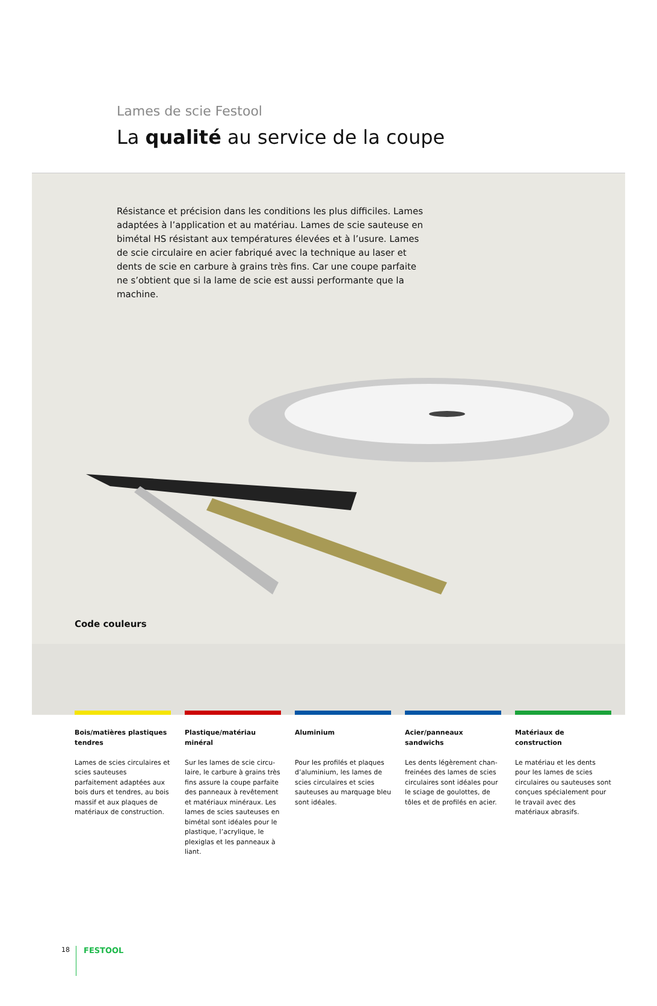Lames de scie Festool
La qualité au service de la coupe
Résistance et précision dans les conditions les plus difficiles. Lames adaptées à l’application et au matériau. Lames de scie sauteuse en bimétal HS résistant aux températures élevées et à l’usure. Lames de scie circulaire en acier fabriqué avec la technique au laser et dents de scie en carbure à grains très fins. Car une coupe parfaite ne s’obtient que si la lame de scie est aussi performante que la machine.
Code couleurs
Bois/matières plastiques tendres
Lames de scies circulaires et scies sauteuses parfaitement adaptées aux bois durs et tendres, au bois massif et aux plaques de matériaux de construction.
Plastique/matériau minéral
Sur les lames de scie circu-laire, le carbure à grains très fins assure la coupe parfaite des panneaux à revêtement et matériaux minéraux. Les lames de scies sauteuses en bimétal sont idéales pour le plastique, l’acrylique, le plexiglas et les panneaux à liant.
Aluminium
Pour les profilés et plaques d’aluminium, les lames de scies circulaires et scies sauteuses au marquage bleu sont idéales.
Acier/panneaux sandwichs
Les dents légèrement chan-freinées des lames de scies circulaires sont idéales pour le sciage de goulottes, de tôles et de profilés en acier.
Matériaux de construction
Le matériau et les dents pour les lames de scies circulaires ou sauteuses sont conçues spécialement pour le travail avec des matériaux abrasifs.
18 FESTOOL